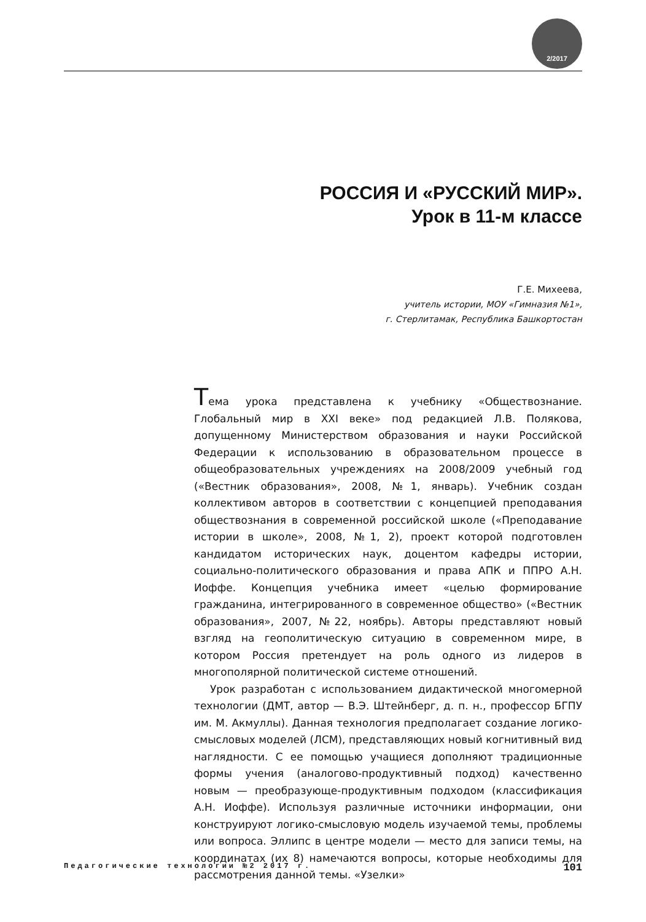2/2017
РОССИЯ И «РУССКИЙ МИР».
Урок в 11-м классе
Г.Е. Михеева,
учитель истории, МОУ «Гимназия №1»,
г. Стерлитамак, Республика Башкортостан
Тема урока представлена к учебнику «Обществознание. Глобальный мир в XXI веке» под редакцией Л.В. Полякова, допущенному Министерством образования и науки Российской Федерации к использованию в образовательном процессе в общеобразовательных учреждениях на 2008/2009 учебный год («Вестник образования», 2008, №1, январь). Учебник создан коллективом авторов в соответствии с концепцией преподавания обществознания в современной российской школе («Преподавание истории в школе», 2008, №1, 2), проект которой подготовлен кандидатом исторических наук, доцентом кафедры истории, социально-политического образования и права АПК и ППРО А.Н. Иоффе. Концепция учебника имеет «целью формирование гражданина, интегрированного в современное общество» («Вестник образования», 2007, №22, ноябрь). Авторы представляют новый взгляд на геополитическую ситуацию в современном мире, в котором Россия претендует на роль одного из лидеров в многополярной политической системе отношений.
Урок разработан с использованием дидактической многомерной технологии (ДМТ, автор — В.Э. Штейнберг, д. п. н., профессор БГПУ им. М. Акмуллы). Данная технология предполагает создание логико-смысловых моделей (ЛСМ), представляющих новый когнитивный вид наглядности. С ее помощью учащиеся дополняют традиционные формы учения (аналогово-продуктивный подход) качественно новым — преобразующе-продуктивным подходом (классификация А.Н. Иоффе). Используя различные источники информации, они конструируют логико-смысловую модель изучаемой темы, проблемы или вопроса. Эллипс в центре модели — место для записи темы, на координатах (их 8) намечаются вопросы, которые необходимы для рассмотрения данной темы. «Узелки»
Педагогические технологии №2 2017 г. 101